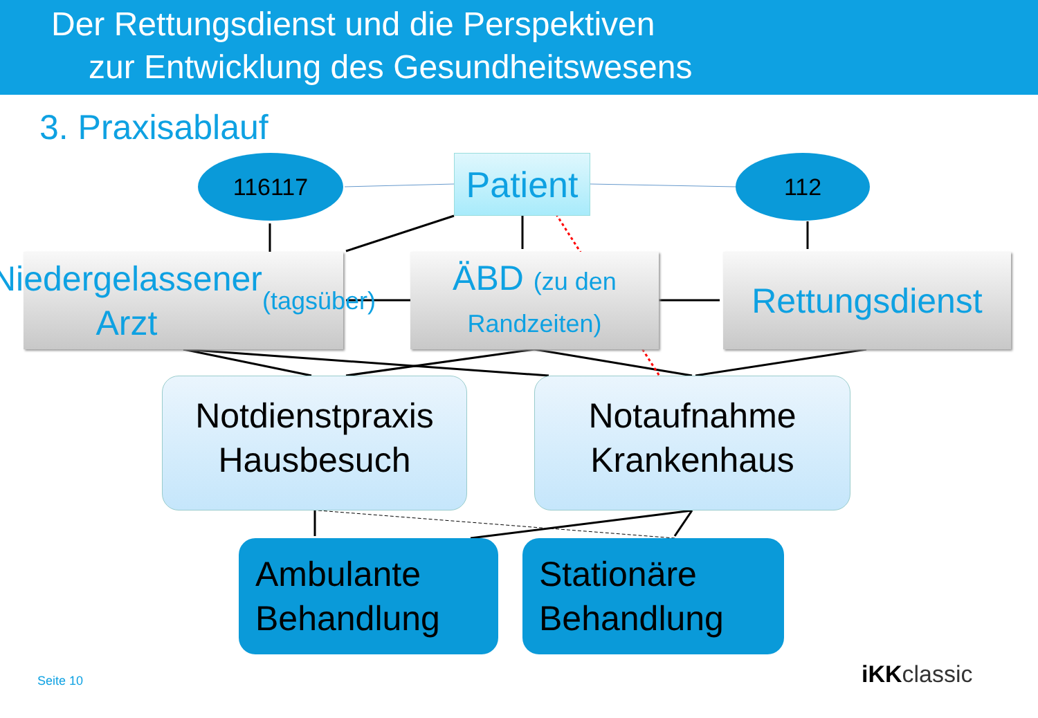Der Rettungsdienst und die Perspektiven
zur Entwicklung des Gesundheitswesens
3. Praxisablauf
116117
Patient
112
Niedergelassener
Arzt (tagsüber)
ÄBD (zu den
Randzeiten)
Rettungsdienst
Notdienstpraxis
Hausbesuch
Notaufnahme
Krankenhaus
Ambulante
Behandlung
Stationäre
Behandlung
Seite 10 iKKclassic